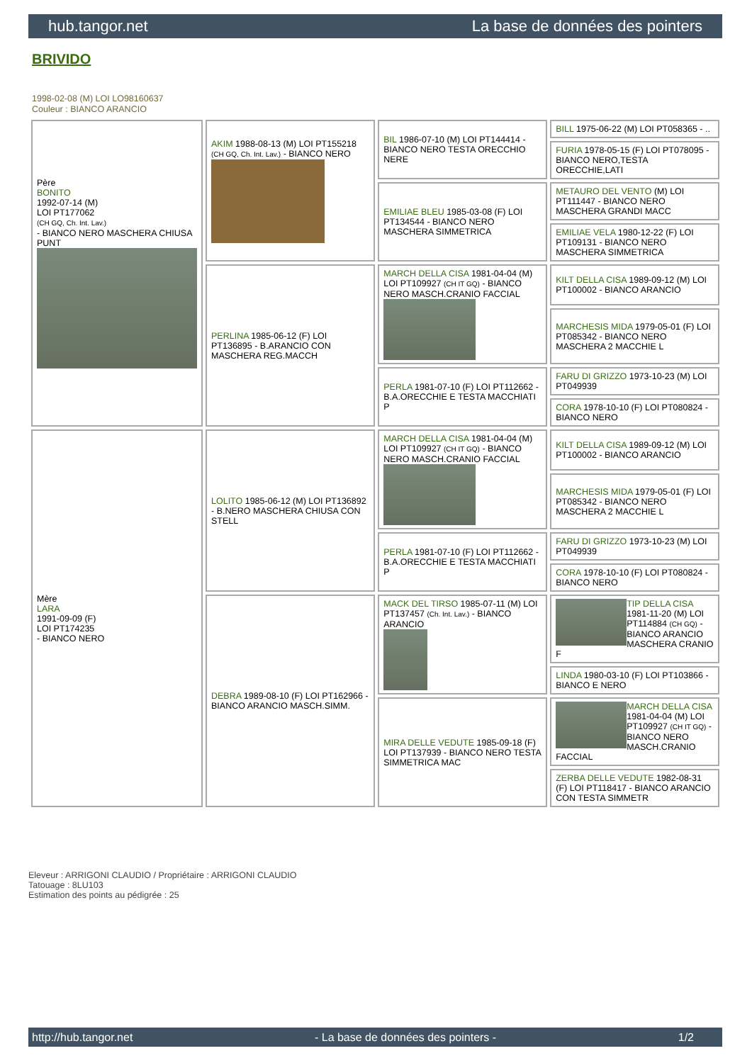hub.tangor.net La base de données des pointers
BRIVIDO
1998-02-08 (M) LOI LO98160637
Couleur : BIANCO ARANCIO
| Père BONITO 1992-07-14 (M) LOI PT177062 (CH GQ, Ch. Int. Lav.) - BIANCO NERO MASCHERA CHIUSA PUNT | AKIM 1988-08-13 (M) LOI PT155218 (CH GQ, Ch. Int. Lav.) - BIANCO NERO | BIL 1986-07-10 (M) LOI PT144414 - BIANCO NERO TESTA ORECCHIO NERE | BILL 1975-06-22 (M) LOI PT058365 - .. |
| | | | FURIA 1978-05-15 (F) LOI PT078095 - BIANCO NERO,TESTA ORECCHIE,LATI |
| | | EMILIAE BLEU 1985-03-08 (F) LOI PT134544 - BIANCO NERO MASCHERA SIMMETRICA | METAURO DEL VENTO (M) LOI PT111447 - BIANCO NERO MASCHERA GRANDI MACC |
| | | | EMILIAE VELA 1980-12-22 (F) LOI PT109131 - BIANCO NERO MASCHERA SIMMETRICA |
| | PERLINA 1985-06-12 (F) LOI PT136895 - B.ARANCIO CON MASCHERA REG.MACCH | MARCH DELLA CISA 1981-04-04 (M) LOI PT109927 (CH IT GQ) - BIANCO NERO MASCH.CRANIO FACCIAL | KILT DELLA CISA 1989-09-12 (M) LOI PT100002 - BIANCO ARANCIO |
| | | | MARCHESIS MIDA 1979-05-01 (F) LOI PT085342 - BIANCO NERO MASCHERA 2 MACCHIE L |
| | | PERLA 1981-07-10 (F) LOI PT112662 - B.A.ORECCHIE E TESTA MACCHIATI P | FARU DI GRIZZO 1973-10-23 (M) LOI PT049939 |
| | | | CORA 1978-10-10 (F) LOI PT080824 - BIANCO NERO |
| Mère LARA 1991-09-09 (F) LOI PT174235 - BIANCO NERO | LOLITO 1985-06-12 (M) LOI PT136892 - B.NERO MASCHERA CHIUSA CON STELL | MARCH DELLA CISA 1981-04-04 (M) LOI PT109927 (CH IT GQ) - BIANCO NERO MASCH.CRANIO FACCIAL | KILT DELLA CISA 1989-09-12 (M) LOI PT100002 - BIANCO ARANCIO |
| | | | MARCHESIS MIDA 1979-05-01 (F) LOI PT085342 - BIANCO NERO MASCHERA 2 MACCHIE L |
| | | PERLA 1981-07-10 (F) LOI PT112662 - B.A.ORECCHIE E TESTA MACCHIATI P | FARU DI GRIZZO 1973-10-23 (M) LOI PT049939 |
| | | | CORA 1978-10-10 (F) LOI PT080824 - BIANCO NERO |
| | DEBRA 1989-08-10 (F) LOI PT162966 - BIANCO ARANCIO MASCH.SIMM. | MACK DEL TIRSO 1985-07-11 (M) LOI PT137457 (Ch. Int. Lav.) - BIANCO ARANCIO | TIP DELLA CISA 1981-11-20 (M) LOI PT114884 (CH GQ) - BIANCO ARANCIO MASCHERA CRANIO F |
| | | | LINDA 1980-03-10 (F) LOI PT103866 - BIANCO E NERO |
| | | MIRA DELLE VEDUTE 1985-09-18 (F) LOI PT137939 - BIANCO NERO TESTA SIMMETRICA MAC | MARCH DELLA CISA 1981-04-04 (M) LOI PT109927 (CH IT GQ) - BIANCO NERO MASCH.CRANIO FACCIAL |
| | | | ZERBA DELLE VEDUTE 1982-08-31 (F) LOI PT118417 - BIANCO ARANCIO CON TESTA SIMMETR |
Eleveur : ARRIGONI CLAUDIO / Propriétaire : ARRIGONI CLAUDIO
Tatouage : 8LU103
Estimation des points au pédigrée : 25
http://hub.tangor.net - La base de données des pointers - 1/2